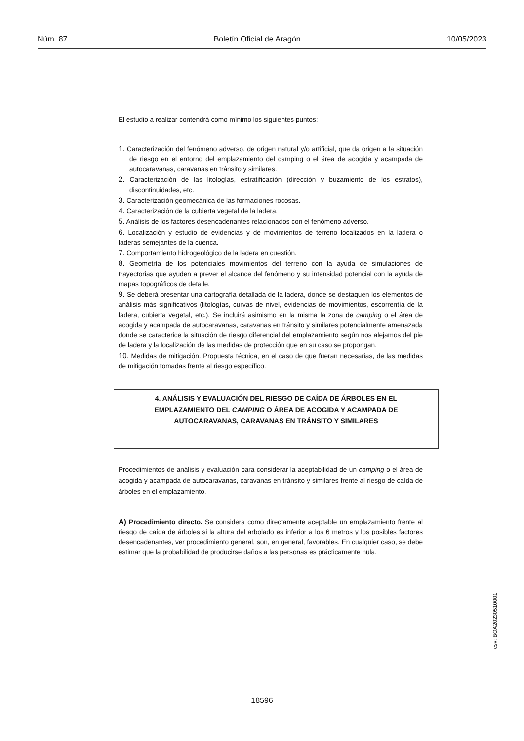Núm. 87 Boletín Oficial de Aragón 10/05/2023
El estudio a realizar contendrá como mínimo los siguientes puntos:
1. Caracterización del fenómeno adverso, de origen natural y/o artificial, que da origen a la situación de riesgo en el entorno del emplazamiento del camping o el área de acogida y acampada de autocaravanas, caravanas en tránsito y similares.
2. Caracterización de las litologías, estratificación (dirección y buzamiento de los estratos), discontinuidades, etc.
3. Caracterización geomecánica de las formaciones rocosas.
4. Caracterización de la cubierta vegetal de la ladera.
5. Análisis de los factores desencadenantes relacionados con el fenómeno adverso.
6. Localización y estudio de evidencias y de movimientos de terreno localizados en la ladera o laderas semejantes de la cuenca.
7. Comportamiento hidrogeológico de la ladera en cuestión.
8. Geometría de los potenciales movimientos del terreno con la ayuda de simulaciones de trayectorias que ayuden a prever el alcance del fenómeno y su intensidad potencial con la ayuda de mapas topográficos de detalle.
9. Se deberá presentar una cartografía detallada de la ladera, donde se destaquen los elementos de análisis más significativos (litologías, curvas de nivel, evidencias de movimientos, escorrentía de la ladera, cubierta vegetal, etc.). Se incluirá asimismo en la misma la zona de camping o el área de acogida y acampada de autocaravanas, caravanas en tránsito y similares potencialmente amenazada donde se caracterice la situación de riesgo diferencial del emplazamiento según nos alejamos del pie de ladera y la localización de las medidas de protección que en su caso se propongan.
10. Medidas de mitigación. Propuesta técnica, en el caso de que fueran necesarias, de las medidas de mitigación tomadas frente al riesgo específico.
4. ANÁLISIS Y EVALUACIÓN DEL RIESGO DE CAÍDA DE ÁRBOLES EN EL EMPLAZAMIENTO DEL CAMPING O ÁREA DE ACOGIDA Y ACAMPADA DE AUTOCARAVANAS, CARAVANAS EN TRÁNSITO Y SIMILARES
Procedimientos de análisis y evaluación para considerar la aceptabilidad de un camping o el área de acogida y acampada de autocaravanas, caravanas en tránsito y similares frente al riesgo de caída de árboles en el emplazamiento.
A) Procedimiento directo. Se considera como directamente aceptable un emplazamiento frente al riesgo de caída de árboles si la altura del arbolado es inferior a los 6 metros y los posibles factores desencadenantes, ver procedimiento general, son, en general, favorables. En cualquier caso, se debe estimar que la probabilidad de producirse daños a las personas es prácticamente nula.
csv: BOA20230510001
18596